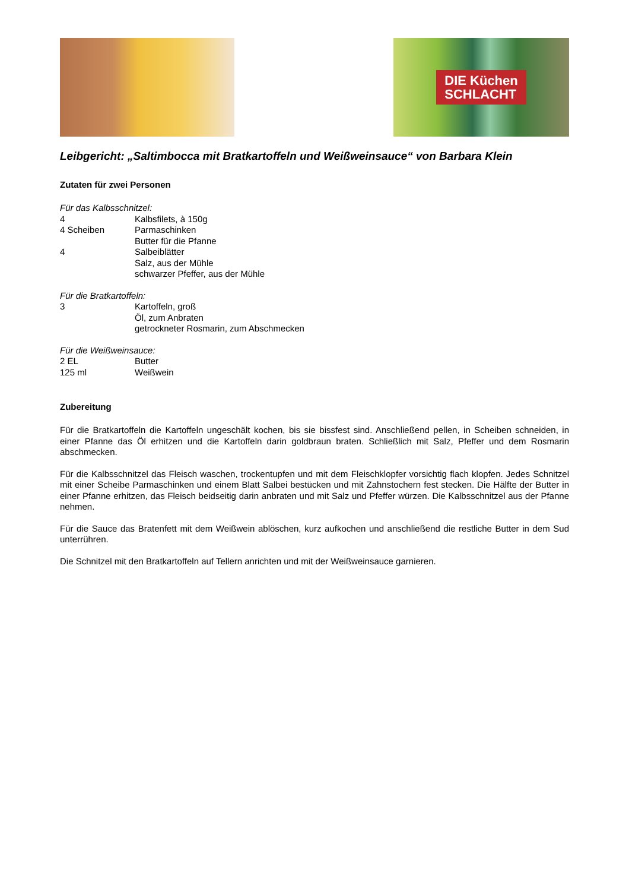DIE Küchen
SCHLACHT
Leibgericht: „Saltimbocca mit Bratkartoffeln und Weißweinsauce“ von Barbara Klein
Zutaten für zwei Personen
Für das Kalbsschnitzel:
4 Kalbsfilets, à 150g
4 Scheiben Parmaschinken
Butter für die Pfanne
4 Salbeiblätter
Salz, aus der Mühle
schwarzer Pfeffer, aus der Mühle
Für die Bratkartoffeln:
3 Kartoffeln, groß
Öl, zum Anbraten
getrockneter Rosmarin, zum Abschmecken
Für die Weißweinsauce:
2 EL Butter
125 ml Weißwein
Zubereitung
Für die Bratkartoffeln die Kartoffeln ungeschält kochen, bis sie bissfest sind. Anschließend pellen, in Scheiben schneiden, in einer Pfanne das Öl erhitzen und die Kartoffeln darin goldbraun braten. Schließlich mit Salz, Pfeffer und dem Rosmarin abschmecken.
Für die Kalbsschnitzel das Fleisch waschen, trockentupfen und mit dem Fleischklopfer vorsichtig flach klopfen. Jedes Schnitzel mit einer Scheibe Parmaschinken und einem Blatt Salbei bestücken und mit Zahnstochern fest stecken. Die Hälfte der Butter in einer Pfanne erhitzen, das Fleisch beidseitig darin anbraten und mit Salz und Pfeffer würzen. Die Kalbsschnitzel aus der Pfanne nehmen.
Für die Sauce das Bratenfett mit dem Weißwein ablöschen, kurz aufkochen und anschließend die restliche Butter in dem Sud unterrühren.
Die Schnitzel mit den Bratkartoffeln auf Tellern anrichten und mit der Weißweinsauce garnieren.